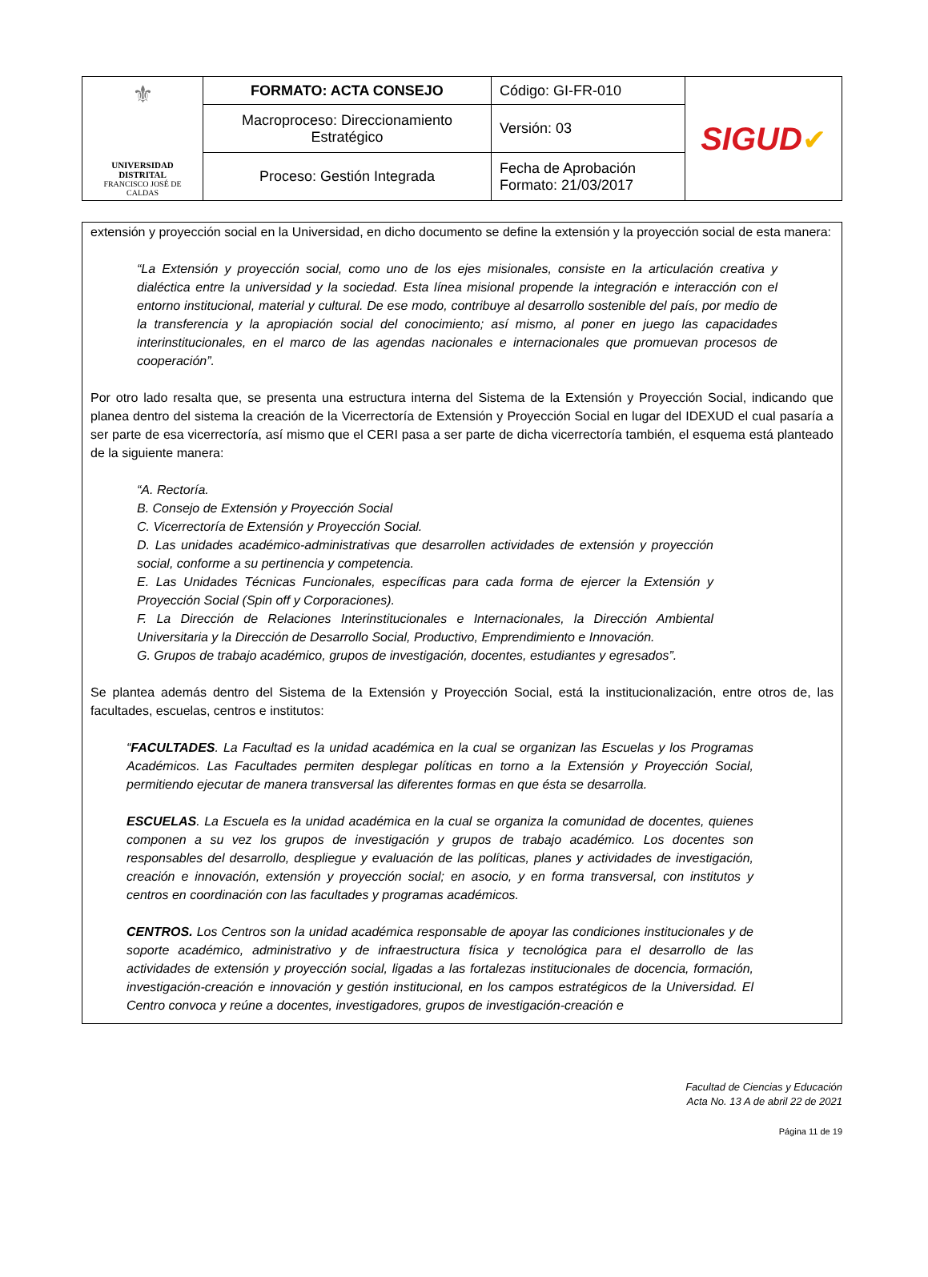| ⚜ UNIVERSIDAD DISTRITAL FRANCISCO JOSÉ DE CALDAS | FORMATO: ACTA CONSEJO | Código: GI-FR-010 | SIGUD ✔ |
| | Macroproceso: Direccionamiento Estratégico | Versión: 03 | |
| | Proceso: Gestión Integrada | Fecha de Aprobación Formato: 21/03/2017 | |
extensión y proyección social en la Universidad, en dicho documento se define la extensión y la proyección social de esta manera:
“La Extensión y proyección social, como uno de los ejes misionales, consiste en la articulación creativa y dialéctica entre la universidad y la sociedad. Esta línea misional propende la integración e interacción con el entorno institucional, material y cultural. De ese modo, contribuye al desarrollo sostenible del país, por medio de la transferencia y la apropiación social del conocimiento; así mismo, al poner en juego las capacidades interinstitucionales, en el marco de las agendas nacionales e internacionales que promuevan procesos de cooperación”.
Por otro lado resalta que, se presenta una estructura interna del Sistema de la Extensión y Proyección Social, indicando que planea dentro del sistema la creación de la Vicerrectoría de Extensión y Proyección Social en lugar del IDEXUD el cual pasaría a ser parte de esa vicerrectoría, así mismo que el CERI pasa a ser parte de dicha vicerrectoría también, el esquema está planteado de la siguiente manera:
“A. Rectoría.
B. Consejo de Extensión y Proyección Social
C. Vicerrectoría de Extensión y Proyección Social.
D. Las unidades académico-administrativas que desarrollen actividades de extensión y proyección social, conforme a su pertinencia y competencia.
E. Las Unidades Técnicas Funcionales, específicas para cada forma de ejercer la Extensión y Proyección Social (Spin off y Corporaciones).
F. La Dirección de Relaciones Interinstitucionales e Internacionales, la Dirección Ambiental Universitaria y la Dirección de Desarrollo Social, Productivo, Emprendimiento e Innovación.
G. Grupos de trabajo académico, grupos de investigación, docentes, estudiantes y egresados”.
Se plantea además dentro del Sistema de la Extensión y Proyección Social, está la institucionalización, entre otros de, las facultades, escuelas, centros e institutos:
“FACULTADES. La Facultad es la unidad académica en la cual se organizan las Escuelas y los Programas Académicos. Las Facultades permiten desplegar políticas en torno a la Extensión y Proyección Social, permitiendo ejecutar de manera transversal las diferentes formas en que ésta se desarrolla.
ESCUELAS. La Escuela es la unidad académica en la cual se organiza la comunidad de docentes, quienes componen a su vez los grupos de investigación y grupos de trabajo académico. Los docentes son responsables del desarrollo, despliegue y evaluación de las políticas, planes y actividades de investigación, creación e innovación, extensión y proyección social; en asocio, y en forma transversal, con institutos y centros en coordinación con las facultades y programas académicos.
CENTROS. Los Centros son la unidad académica responsable de apoyar las condiciones institucionales y de soporte académico, administrativo y de infraestructura física y tecnológica para el desarrollo de las actividades de extensión y proyección social, ligadas a las fortalezas institucionales de docencia, formación, investigación-creación e innovación y gestión institucional, en los campos estratégicos de la Universidad. El Centro convoca y reúne a docentes, investigadores, grupos de investigación-creación e
Facultad de Ciencias y Educación
Acta No. 13 A de abril 22 de 2021
Página 11 de 19